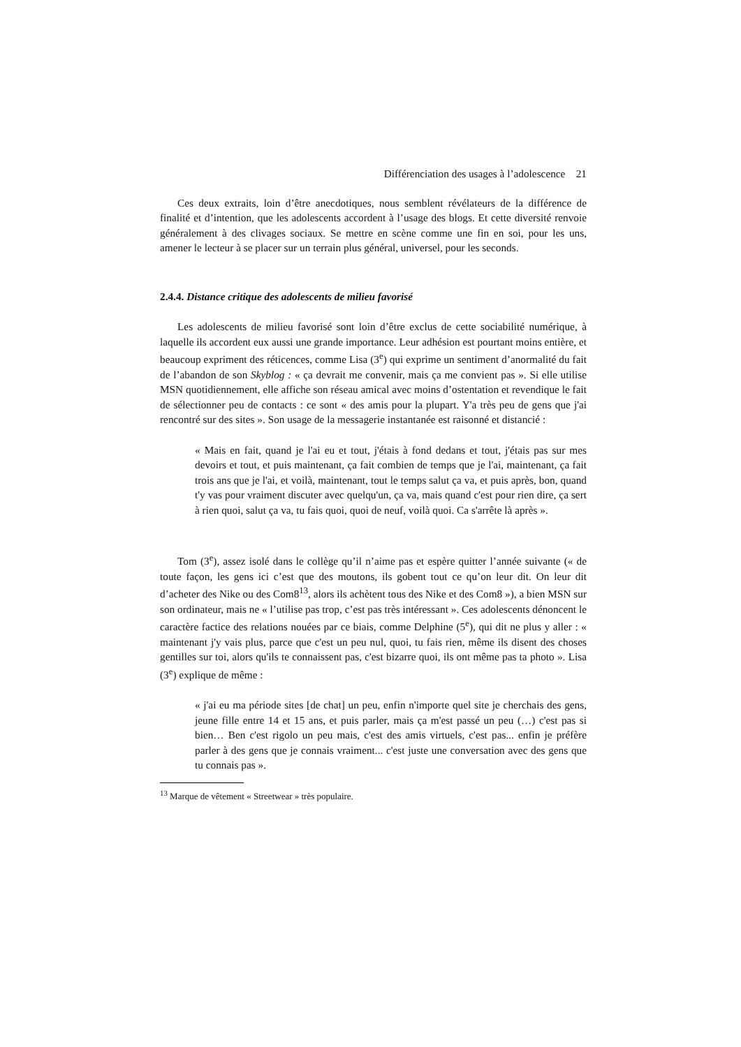Différenciation des usages à l’adolescence 21
Ces deux extraits, loin d’être anecdotiques, nous semblent révélateurs de la différence de finalité et d’intention, que les adolescents accordent à l’usage des blogs. Et cette diversité renvoie généralement à des clivages sociaux. Se mettre en scène comme une fin en soi, pour les uns, amener le lecteur à se placer sur un terrain plus général, universel, pour les seconds.
2.4.4. Distance critique des adolescents de milieu favorisé
Les adolescents de milieu favorisé sont loin d’être exclus de cette sociabilité numérique, à laquelle ils accordent eux aussi une grande importance. Leur adhésion est pourtant moins entière, et beaucoup expriment des réticences, comme Lisa (3<sup>e</sup>) qui exprime un sentiment d’anormalité du fait de l’abandon de son Skyblog : « ça devrait me convenir, mais ça me convient pas ». Si elle utilise MSN quotidiennement, elle affiche son réseau amical avec moins d’ostentation et revendique le fait de sélectionner peu de contacts : ce sont « des amis pour la plupart. Y'a très peu de gens que j'ai rencontré sur des sites ». Son usage de la messagerie instantanée est raisonné et distancié :
« Mais en fait, quand je l'ai eu et tout, j'étais à fond dedans et tout, j'étais pas sur mes devoirs et tout, et puis maintenant, ça fait combien de temps que je l'ai, maintenant, ça fait trois ans que je l'ai, et voilà, maintenant, tout le temps salut ça va, et puis après, bon, quand t'y vas pour vraiment discuter avec quelqu'un, ça va, mais quand c'est pour rien dire, ça sert à rien quoi, salut ça va, tu fais quoi, quoi de neuf, voilà quoi. Ca s'arrête là après ».
Tom (3<sup>e</sup>), assez isolé dans le collège qu’il n’aime pas et espère quitter l’année suivante (« de toute façon, les gens ici c’est que des moutons, ils gobent tout ce qu’on leur dit. On leur dit d’acheter des Nike ou des Com8<sup>13</sup>, alors ils achètent tous des Nike et des Com8 »), a bien MSN sur son ordinateur, mais ne « l’utilise pas trop, c’est pas très intéressant ». Ces adolescents dénoncent le caractère factice des relations nouées par ce biais, comme Delphine (5<sup>e</sup>), qui dit ne plus y aller : « maintenant j'y vais plus, parce que c'est un peu nul, quoi, tu fais rien, même ils disent des choses gentilles sur toi, alors qu'ils te connaissent pas, c'est bizarre quoi, ils ont même pas ta photo ». Lisa (3<sup>e</sup>) explique de même :
« j'ai eu ma période sites [de chat] un peu, enfin n'importe quel site je cherchais des gens, jeune fille entre 14 et 15 ans, et puis parler, mais ça m'est passé un peu (…) c'est pas si bien… Ben c'est rigolo un peu mais, c'est des amis virtuels, c'est pas... enfin je préfère parler à des gens que je connais vraiment... c'est juste une conversation avec des gens que tu connais pas ».
<sup>13</sup> Marque de vêtement « Streetwear » très populaire.